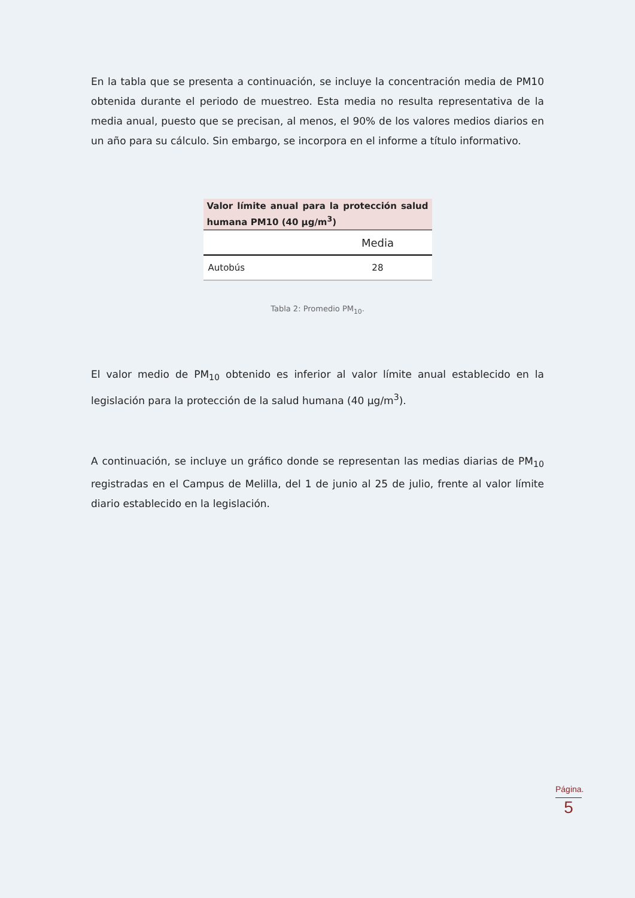En la tabla que se presenta a continuación, se incluye la concentración media de PM10 obtenida durante el periodo de muestreo. Esta media no resulta representativa de la media anual, puesto que se precisan, al menos, el 90% de los valores medios diarios en un año para su cálculo. Sin embargo, se incorpora en el informe a título informativo.
| Valor límite anual para la protección salud humana PM10 (40 µg/m<sup>3</sup>) | |
| --- | --- |
| | Media |
| Autobús | 28 |
Tabla 2: Promedio PM<sub>10</sub>.
El valor medio de PM<sub>10</sub> obtenido es inferior al valor límite anual establecido en la legislación para la protección de la salud humana (40 µg/m<sup>3</sup>).
A continuación, se incluye un gráfico donde se representan las medias diarias de PM<sub>10</sub> registradas en el Campus de Melilla, del 1 de junio al 25 de julio, frente al valor límite diario establecido en la legislación.
Página.
5